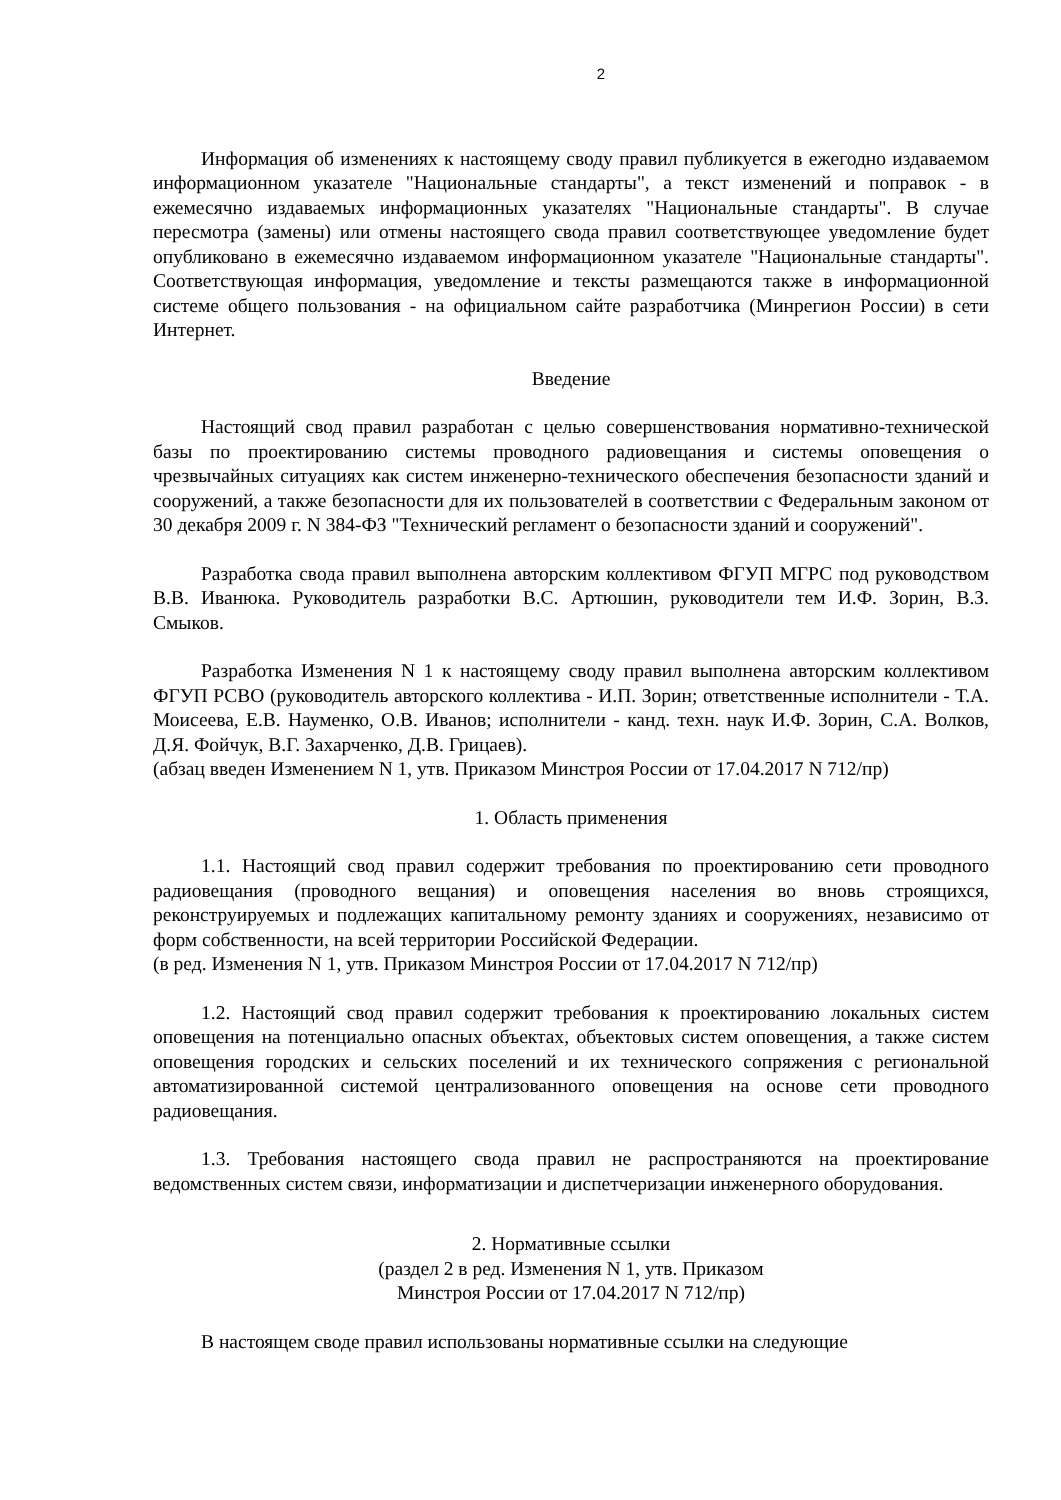2
Информация об изменениях к настоящему своду правил публикуется в ежегодно издаваемом информационном указателе "Национальные стандарты", а текст изменений и поправок - в ежемесячно издаваемых информационных указателях "Национальные стандарты". В случае пересмотра (замены) или отмены настоящего свода правил соответствующее уведомление будет опубликовано в ежемесячно издаваемом информационном указателе "Национальные стандарты". Соответствующая информация, уведомление и тексты размещаются также в информационной системе общего пользования - на официальном сайте разработчика (Минрегион России) в сети Интернет.
Введение
Настоящий свод правил разработан с целью совершенствования нормативно-технической базы по проектированию системы проводного радиовещания и системы оповещения о чрезвычайных ситуациях как систем инженерно-технического обеспечения безопасности зданий и сооружений, а также безопасности для их пользователей в соответствии с Федеральным законом от 30 декабря 2009 г. N 384-ФЗ "Технический регламент о безопасности зданий и сооружений".
Разработка свода правил выполнена авторским коллективом ФГУП МГРС под руководством В.В. Иванюка. Руководитель разработки В.С. Артюшин, руководители тем И.Ф. Зорин, В.З. Смыков.
Разработка Изменения N 1 к настоящему своду правил выполнена авторским коллективом ФГУП РСВО (руководитель авторского коллектива - И.П. Зорин; ответственные исполнители - Т.А. Моисеева, Е.В. Науменко, О.В. Иванов; исполнители - канд. техн. наук И.Ф. Зорин, С.А. Волков, Д.Я. Фойчук, В.Г. Захарченко, Д.В. Грицаев).
(абзац введен Изменением N 1, утв. Приказом Минстроя России от 17.04.2017 N 712/пр)
1. Область применения
1.1. Настоящий свод правил содержит требования по проектированию сети проводного радиовещания (проводного вещания) и оповещения населения во вновь строящихся, реконструируемых и подлежащих капитальному ремонту зданиях и сооружениях, независимо от форм собственности, на всей территории Российской Федерации.
(в ред. Изменения N 1, утв. Приказом Минстроя России от 17.04.2017 N 712/пр)
1.2. Настоящий свод правил содержит требования к проектированию локальных систем оповещения на потенциально опасных объектах, объектовых систем оповещения, а также систем оповещения городских и сельских поселений и их технического сопряжения с региональной автоматизированной системой централизованного оповещения на основе сети проводного радиовещания.
1.3. Требования настоящего свода правил не распространяются на проектирование ведомственных систем связи, информатизации и диспетчеризации инженерного оборудования.
2. Нормативные ссылки
(раздел 2 в ред. Изменения N 1, утв. Приказом
Минстроя России от 17.04.2017 N 712/пр)
В настоящем своде правил использованы нормативные ссылки на следующие